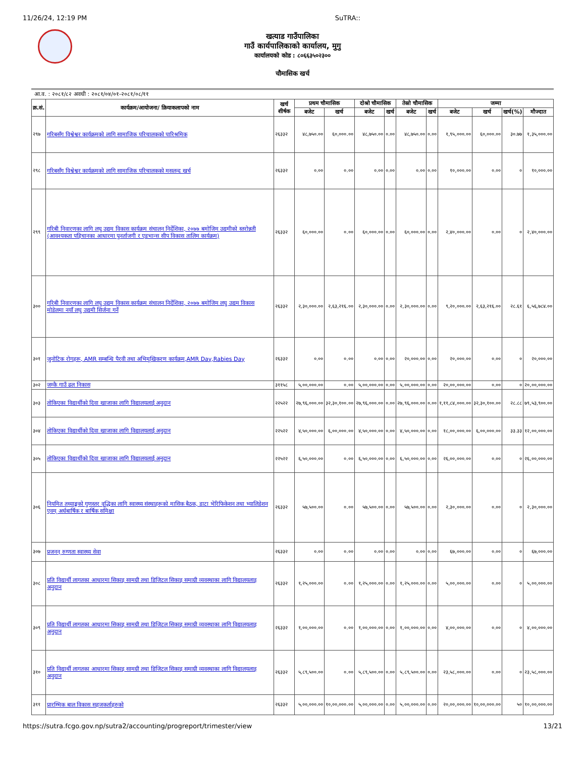11/26/24, 12:19 PM SuTRA::
खत्याड गाउँपालिका
गाउँ कार्यपालिकाको कार्यालय, मुगु
कार्यालयको कोड : ८०६६३५०२३००
चौमासिक खर्च
आ.व. : २०८१/८२ अवधी : २०८१/०४/०१-२०८१/०८/११
| क्र.सं. | कार्यक्रम/आयोजना/ क्रियाकलापको नाम | खर्च शीर्षक | प्रथम चौमासिक | | दोश्रो चौमासिक | | तेस्रो चौमासिक | | जम्मा | | | |
| --- | --- | --- | --- | --- | --- | --- | --- | --- | --- | --- | --- | --- |
| | | | बजेट | खर्च | बजेट | खर्च | बजेट | खर्च | बजेट | खर्च | खर्च(%) | मौज्दात |
| २९७ | गरिबसँग विश्वेश्वर कार्यक्रमको लागि सामाजिक परिचालकको पारिश्रमिक | २६३३२ | ४८,७५०.०० | ६०,०००.०० | ४८,७५०.०० | ०.०० | ४८,७५०.०० | ०.०० | १,९५,०००.०० | ६०,०००.०० | ३०.७७ | १,३५,०००.०० |
| २९८ | गरिबसँग विश्वेश्वर कार्यक्रमको लागि सामाजिक परिचालकको मसलन्द खर्च | २६३३२ | ०.०० | ०.०० | ०.०० | ०.०० | ०.०० | ०.०० | १०,०००.०० | ०.०० | ० | १०,०००.०० |
| २९९ | गरिबी निवारणका लागि लघु उद्यम विकास कार्यक्रम संचालन निर्देशिका, २०७७ बमोजिम उद्यमीको स्तरोन्नती (आवश्यकता पहिचानका आधारमा पुनर्ताजगी र एडभान्स सीप विकास तालिम कार्यक्रम) | २६३३२ | ६०,०००.०० | ०.०० | ६०,०००.०० | ०.०० | ६०,०००.०० | ०.०० | २,४०,०००.०० | ०.०० | ० | २,४०,०००.०० |
| ३०० | गरिबी निवारणका लागि लघु उद्यम विकास कार्यक्रम संचालन निर्देशिका, २०७७ बमोजिम लघु उद्यम विकास मोडेलमा नयाँ लघु उद्यमी सिर्जना गर्ने | २६३३२ | २,३०,०००.०० | २,६३,२१६.०० | २,३०,०००.०० | ०.०० | २,३०,०००.०० | ०.०० | ९,२०,०००.०० | २,६३,२१६.०० | २८.६१ | ६,५६,७८४.०० |
| ३०१ | जुनोटिक रोगहरू, AMR सम्बन्धि पैरवी तथा अभिमूखिकरण कार्यक्रम,AMR Day,Rabies Day | २६३३२ | ०.०० | ०.०० | ०.०० | ०.०० | २०,०००.०० | ०.०० | २०,०००.०० | ०.०० | ० | २०,०००.०० |
| ३०२ | जम्कै गाउँ ढल निकास | ३११५८ | ५,००,०००.०० | ०.०० | ५,००,०००.०० | ०.०० | ५,००,०००.०० | ०.०० | २०,००,०००.०० | ०.०० | ० | २०,००,०००.०० |
| ३०३ | तोकिएका विद्यार्थीको दिवा खाजाका लागि विद्यालयलाई अनुदान | २२५२२ | २७,९६,०००.०० | ३२,३०,१००.०० | २७,९६,०००.०० | ०.०० | २७,९६,०००.०० | ०.०० | १,११,८४,०००.०० | ३२,३०,१००.०० | २८.८८ | ७९,५३,९००.०० |
| ३०४ | तोकिएका विद्यार्थीको दिवा खाजाका लागि विद्यालयलाई अनुदान | २२५२२ | ४,५०,०००.०० | ६,००,०००.०० | ४,५०,०००.०० | ०.०० | ४,५०,०००.०० | ०.०० | १८,००,०००.०० | ६,००,०००.०० | ३३.३३ | १२,००,०००.०० |
| ३०५ | तोकिएका विद्यार्थीको दिवा खाजाका लागि विद्यालयलाई अनुदान | २२५२२ | ६,५०,०००.०० | ०.०० | ६,५०,०००.०० | ०.०० | ६,५०,०००.०० | ०.०० | २६,००,०००.०० | ०.०० | ० | २६,००,०००.०० |
| ३०६ | नियमित तथ्याङ्कको गुणस्तर वृद्धिका लागि स्वास्थ्य संस्थाहरूको मासिक बैठक, डाटा भेरिफिकेशन तथा भ्यालिडेशन एवम् अर्धबार्षिक र बार्षिक समिक्षा | २६३३२ | ५७,५००.०० | ०.०० | ५७,५००.०० | ०.०० | ५७,५००.०० | ०.०० | २,३०,०००.०० | ०.०० | ० | २,३०,०००.०० |
| ३०७ | प्रजनन् रुग्णता स्वास्थ्य सेवा | २६३३२ | ०.०० | ०.०० | ०.०० | ०.०० | ०.०० | ०.०० | ६७,०००.०० | ०.०० | ० | ६७,०००.०० |
| ३०८ | प्रति विद्यार्थी लागतका आधारमा सिकाइ सामग्री तथा डिजिटल सिकाइ समाग्री व्यवस्थाका लागि विद्यालयलाइ अनुदान | २६३३२ | १,२५,०००.०० | ०.०० | १,२५,०००.०० | ०.०० | १,२५,०००.०० | ०.०० | ५,००,०००.०० | ०.०० | ० | ५,००,०००.०० |
| ३०९ | प्रति विद्यार्थी लागतका आधारमा सिकाइ सामग्री तथा डिजिटल सिकाइ समाग्री व्यवस्थाका लागि विद्यालयलाइ अनुदान | २६३३२ | १,००,०००.०० | ०.०० | १,००,०००.०० | ०.०० | १,००,०००.०० | ०.०० | ४,००,०००.०० | ०.०० | ० | ४,००,०००.०० |
| ३१० | प्रति विद्यार्थी लागतका आधारमा सिकाइ सामग्री तथा डिजिटल सिकाइ समाग्री व्यवस्थाका लागि विद्यालयलाइ अनुदान | २६३३२ | ५,८९,५००.०० | ०.०० | ५,८९,५००.०० | ०.०० | ५,८९,५००.०० | ०.०० | २३,५८,०००.०० | ०.०० | ० | २३,५८,०००.०० |
| ३११ | प्रारम्भिक बाल विकास सहजकर्ताहरुको | २६३३२ | ५,००,०००.०० | १०,००,०००.०० | ५,००,०००.०० | ०.०० | ५,००,०००.०० | ०.०० | २०,००,०००.०० | १०,००,०००.०० | ५० | १०,००,०००.०० |
https://sutra.fcgo.gov.np/sutra2/accounting/progreport/trimester/view 13/21